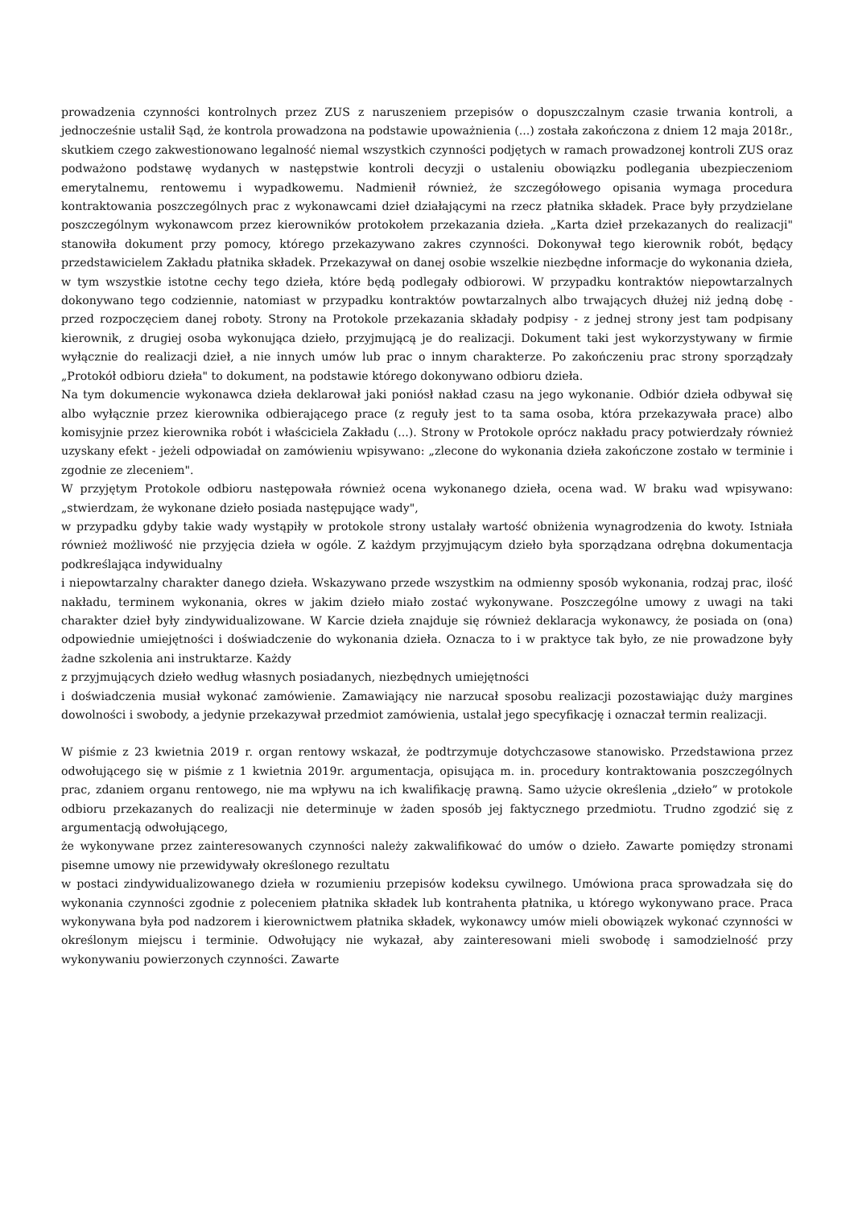prowadzenia czynności kontrolnych przez ZUS z naruszeniem przepisów o dopuszczalnym czasie trwania kontroli, a jednocześnie ustalił Sąd, że kontrola prowadzona na podstawie upoważnienia (...) została zakończona z dniem 12 maja 2018r., skutkiem czego zakwestionowano legalność niemal wszystkich czynności podjętych w ramach prowadzonej kontroli ZUS oraz podważono podstawę wydanych w następstwie kontroli decyzji o ustaleniu obowiązku podlegania ubezpieczeniom emerytalnemu, rentowemu i wypadkowemu. Nadmienił również, że szczegółowego opisania wymaga procedura kontraktowania poszczególnych prac z wykonawcami dzieł działającymi na rzecz płatnika składek. Prace były przydzielane poszczególnym wykonawcom przez kierowników protokołem przekazania dzieła. „Karta dzieł przekazanych do realizacji" stanowiła dokument przy pomocy, którego przekazywano zakres czynności. Dokonywał tego kierownik robót, będący przedstawicielem Zakładu płatnika składek. Przekazywał on danej osobie wszelkie niezbędne informacje do wykonania dzieła, w tym wszystkie istotne cechy tego dzieła, które będą podlegały odbiorowi. W przypadku kontraktów niepowtarzalnych dokonywano tego codziennie, natomiast w przypadku kontraktów powtarzalnych albo trwających dłużej niż jedną dobę - przed rozpoczęciem danej roboty. Strony na Protokole przekazania składały podpisy - z jednej strony jest tam podpisany kierownik, z drugiej osoba wykonująca dzieło, przyjmującą je do realizacji. Dokument taki jest wykorzystywany w firmie wyłącznie do realizacji dzieł, a nie innych umów lub prac o innym charakterze. Po zakończeniu prac strony sporządzały „Protokół odbioru dzieła" to dokument, na podstawie którego dokonywano odbioru dzieła.
Na tym dokumencie wykonawca dzieła deklarował jaki poniósł nakład czasu na jego wykonanie. Odbiór dzieła odbywał się albo wyłącznie przez kierownika odbierającego prace (z reguły jest to ta sama osoba, która przekazywała prace) albo komisyjnie przez kierownika robót i właściciela Zakładu (...). Strony w Protokole oprócz nakładu pracy potwierdzały również uzyskany efekt - jeżeli odpowiadał on zamówieniu wpisywano: „zlecone do wykonania dzieła zakończone zostało w terminie i zgodnie ze zleceniem".
W przyjętym Protokole odbioru następowała również ocena wykonanego dzieła, ocena wad. W braku wad wpisywano: „stwierdzam, że wykonane dzieło posiada następujące wady",
w przypadku gdyby takie wady wystąpiły w protokole strony ustalały wartość obniżenia wynagrodzenia do kwoty. Istniała również możliwość nie przyjęcia dzieła w ogóle. Z każdym przyjmującym dzieło była sporządzana odrębna dokumentacja podkreślająca indywidualny
i niepowtarzalny charakter danego dzieła. Wskazywano przede wszystkim na odmienny sposób wykonania, rodzaj prac, ilość nakładu, terminem wykonania, okres w jakim dzieło miało zostać wykonywane. Poszczególne umowy z uwagi na taki charakter dzieł były zindywidualizowane. W Karcie dzieła znajduje się również deklaracja wykonawcy, że posiada on (ona) odpowiednie umiejętności i doświadczenie do wykonania dzieła. Oznacza to i w praktyce tak było, ze nie prowadzone były żadne szkolenia ani instruktarze. Każdy
z przyjmujących dzieło według własnych posiadanych, niezbędnych umiejętności
i doświadczenia musiał wykonać zamówienie. Zamawiający nie narzucał sposobu realizacji pozostawiając duży margines dowolności i swobody, a jedynie przekazywał przedmiot zamówienia, ustalał jego specyfikację i oznaczał termin realizacji.
W piśmie z 23 kwietnia 2019 r. organ rentowy wskazał, że podtrzymuje dotychczasowe stanowisko. Przedstawiona przez odwołującego się w piśmie z 1 kwietnia 2019r. argumentacja, opisująca m. in. procedury kontraktowania poszczególnych prac, zdaniem organu rentowego, nie ma wpływu na ich kwalifikację prawną. Samo użycie określenia „dzieło” w protokole odbioru przekazanych do realizacji nie determinuje w żaden sposób jej faktycznego przedmiotu. Trudno zgodzić się z argumentacją odwołującego,
że wykonywane przez zainteresowanych czynności należy zakwalifikować do umów o dzieło. Zawarte pomiędzy stronami pisemne umowy nie przewidywały określonego rezultatu
w postaci zindywidualizowanego dzieła w rozumieniu przepisów kodeksu cywilnego. Umówiona praca sprowadzała się do wykonania czynności zgodnie z poleceniem płatnika składek lub kontrahenta płatnika, u którego wykonywano prace. Praca wykonywana była pod nadzorem i kierownictwem płatnika składek, wykonawcy umów mieli obowiązek wykonać czynności w określonym miejscu i terminie. Odwołujący nie wykazał, aby zainteresowani mieli swobodę i samodzielność przy wykonywaniu powierzonych czynności. Zawarte